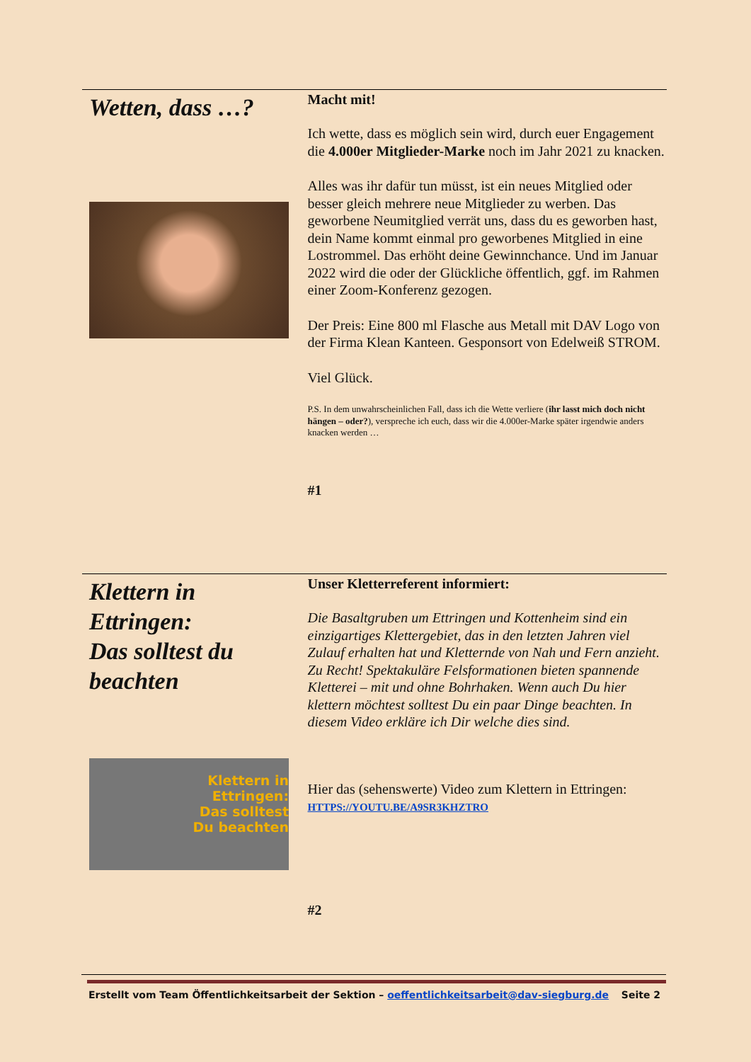Wetten, dass …?
Macht mit!
Ich wette, dass es möglich sein wird, durch euer Engage­ment die 4.000er Mitglieder-Marke noch im Jahr 2021 zu knacken.
Alles was ihr dafür tun müsst, ist ein neues Mitglied oder besser gleich mehrere neue Mitglieder zu werben. Das geworbene Neumitglied verrät uns, dass du es geworben hast, dein Name kommt einmal pro geworbenes Mitglied in eine Lostrommel. Das erhöht deine Gewinnchance. Und im Januar 2022 wird die oder der Glückliche öffentlich, ggf. im Rahmen einer Zoom-Konferenz gezogen.
Der Preis: Eine 800 ml Flasche aus Metall mit DAV Logo von der Firma Klean Kanteen. Gesponsort von Edelweiß STROM.
Viel Glück.
P.S. In dem unwahrscheinlichen Fall, dass ich die Wette verliere (ihr lasst mich doch nicht hängen – oder?), verspreche ich euch, dass wir die 4.000er-Marke später irgend­wie anders knacken werden …
#1
Klettern in Ettringen:
Das solltest du beachten
Klettern in
Ettringen:
Das solltest
Du beachten
Unser Kletterreferent informiert:
Die Basaltgruben um Ettringen und Kottenheim sind ein einzigartiges Klettergebiet, das in den letzten Jahren viel Zulauf erhalten hat und Kletternde von Nah und Fern an­zieht. Zu Recht! Spektakuläre Felsformationen bieten spannende Kletterei – mit und ohne Bohrhaken. Wenn auch Du hier klettern möchtest solltest Du ein paar Dinge beachten. In diesem Video erkläre ich Dir welche dies sind.
Hier das (sehenswerte) Video zum Klettern in Ettringen: HTTPS://YOUTU.BE/A9SR3KHZTRO
#2
Erstellt vom Team Öffentlichkeitsarbeit der Sektion – oeffentlichkeitsarbeit@dav-siegburg.de Seite 2